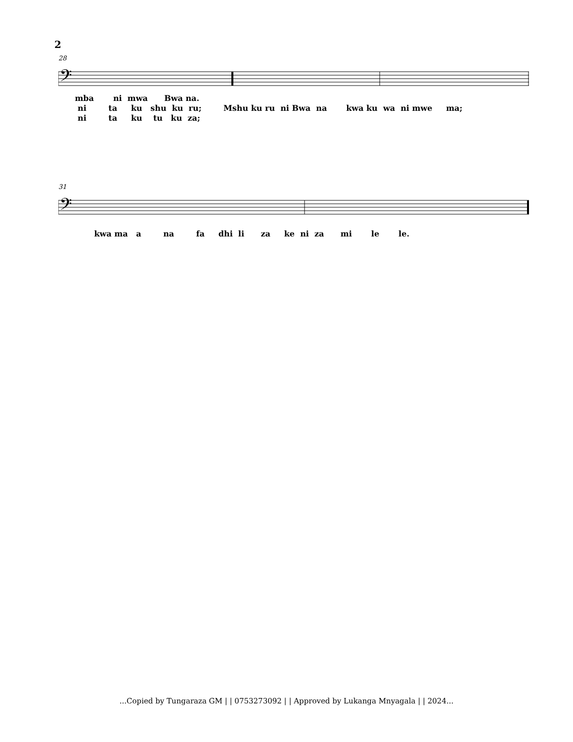2
28
𝄢
mba ni mwa Bwa na. ni ta ku shu ku ru; Mshu ku ru ni Bwa na kwa ku wa ni mwe ma; ni ta ku tu ku za;
31
𝄢
kwa ma a na fa dhi li za ke ni za mi le le.
...Copied by Tungaraza GM | | 0753273092 | | Approved by Lukanga Mnyagala | | 2024...